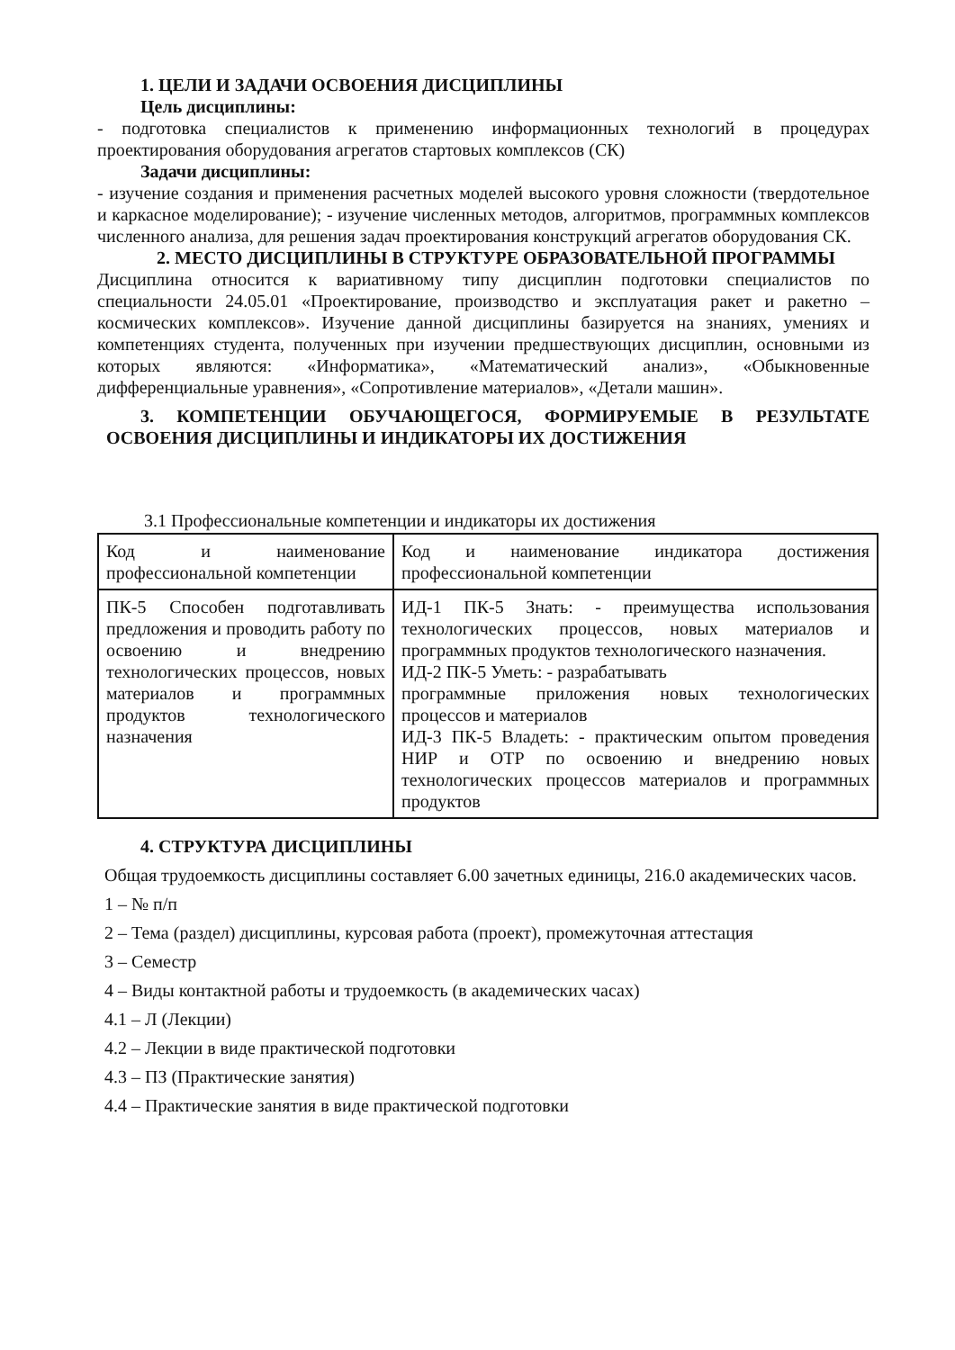1. ЦЕЛИ И ЗАДАЧИ ОСВОЕНИЯ ДИСЦИПЛИНЫ
Цель дисциплины:
- подготовка специалистов к применению информационных технологий в процедурах проектирования оборудования агрегатов стартовых комплексов (СК)
Задачи дисциплины:
- изучение создания и применения расчетных моделей высокого уровня сложности (твердотельное и каркасное моделирование); - изучение численных методов, алгоритмов, программных комплексов численного анализа, для решения задач проектирования конструкций агрегатов оборудования СК.
2. МЕСТО ДИСЦИПЛИНЫ В СТРУКТУРЕ ОБРАЗОВАТЕЛЬНОЙ ПРОГРАММЫ
Дисциплина относится к вариативному типу дисциплин подготовки специалистов по специальности 24.05.01 «Проектирование, производство и эксплуатация ракет и ракетно – космических комплексов». Изучение данной дисциплины базируется на знаниях, умениях и компетенциях студента, полученных при изучении предшествующих дисциплин, основными из которых являются: «Информатика», «Математический анализ», «Обыкновенные дифференциальные уравнения», «Сопротивление материалов», «Детали машин».
3. КОМПЕТЕНЦИИ ОБУЧАЮЩЕГОСЯ, ФОРМИРУЕМЫЕ В РЕЗУЛЬТАТЕ ОСВОЕНИЯ ДИСЦИПЛИНЫ И ИНДИКАТОРЫ ИХ ДОСТИЖЕНИЯ
3.1 Профессиональные компетенции и индикаторы их достижения
| Код и наименование профессиональной компетенции | Код и наименование индикатора достижения профессиональной компетенции |
| ПК-5 Способен подготавливать предложения и проводить работу по освоению и внедрению технологических процессов, новых материалов и программных продуктов технологического назначения | ИД-1 ПК-5 Знать: - преимущества использования технологических процессов, новых материалов и программных продуктов технологического назначения. ИД-2 ПК-5 Уметь: - разрабатывать программные приложения новых технологических процессов и материалов ИД-3 ПК-5 Владеть: - практическим опытом проведения НИР и ОТР по освоению и внедрению новых технологических процессов материалов и программных продуктов |
4. СТРУКТУРА ДИСЦИПЛИНЫ
Общая трудоемкость дисциплины составляет 6.00 зачетных единицы, 216.0 академических часов.
1 – № п/п
2 – Тема (раздел) дисциплины, курсовая работа (проект), промежуточная аттестация
3 – Семестр
4 – Виды контактной работы и трудоемкость (в академических часах)
4.1 – Л (Лекции)
4.2 – Лекции в виде практической подготовки
4.3 – ПЗ (Практические занятия)
4.4 – Практические занятия в виде практической подготовки